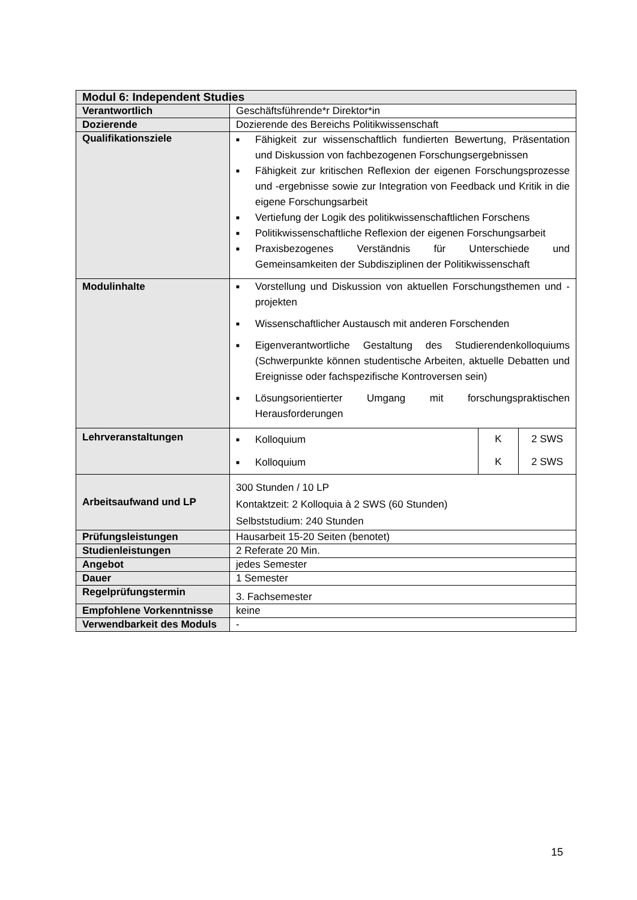| Modul 6: Independent Studies | |
| Verantwortlich | Geschäftsführende*r Direktor*in |
| Dozierende | Dozierende des Bereichs Politikwissenschaft |
| Qualifikationsziele | ■ Fähigkeit zur wissenschaftlich fundierten Bewertung, Präsentation und Diskussion von fachbezogenen Forschungsergebnissen ■ Fähigkeit zur kritischen Reflexion der eigenen Forschungsprozesse und -ergebnisse sowie zur Integration von Feedback und Kritik in die eigene Forschungsarbeit ■ Vertiefung der Logik des politikwissenschaftlichen Forschens ■ Politikwissenschaftliche Reflexion der eigenen Forschungsarbeit ■ Praxisbezogenes Verständnis für Unterschiede und Gemeinsamkeiten der Subdisziplinen der Politikwissenschaft |
| Modulinhalte | ■ Vorstellung und Diskussion von aktuellen Forschungsthemen und -projekten ■ Wissenschaftlicher Austausch mit anderen Forschenden ■ Eigenverantwortliche Gestaltung des Studierendenkolloquiums (Schwerpunkte können studentische Arbeiten, aktuelle Debatten und Ereignisse oder fachspezifische Kontroversen sein) ■ Lösungsorientierter Umgang mit forschungspraktischen Herausforderungen |
| Lehrveranstaltungen | / ■ Kolloquium / K / 2 SWS / / ■ Kolloquium / K / 2 SWS / |
| Arbeitsaufwand und LP | 300 Stunden / 10 LP Kontaktzeit: 2 Kolloquia à 2 SWS (60 Stunden) Selbststudium: 240 Stunden |
| Prüfungsleistungen | Hausarbeit 15-20 Seiten (benotet) |
| Studienleistungen | 2 Referate 20 Min. |
| Angebot | jedes Semester |
| Dauer | 1 Semester |
| Regelprüfungstermin | 3. Fachsemester |
| Empfohlene Vorkenntnisse | keine |
| Verwendbarkeit des Moduls | - |
15